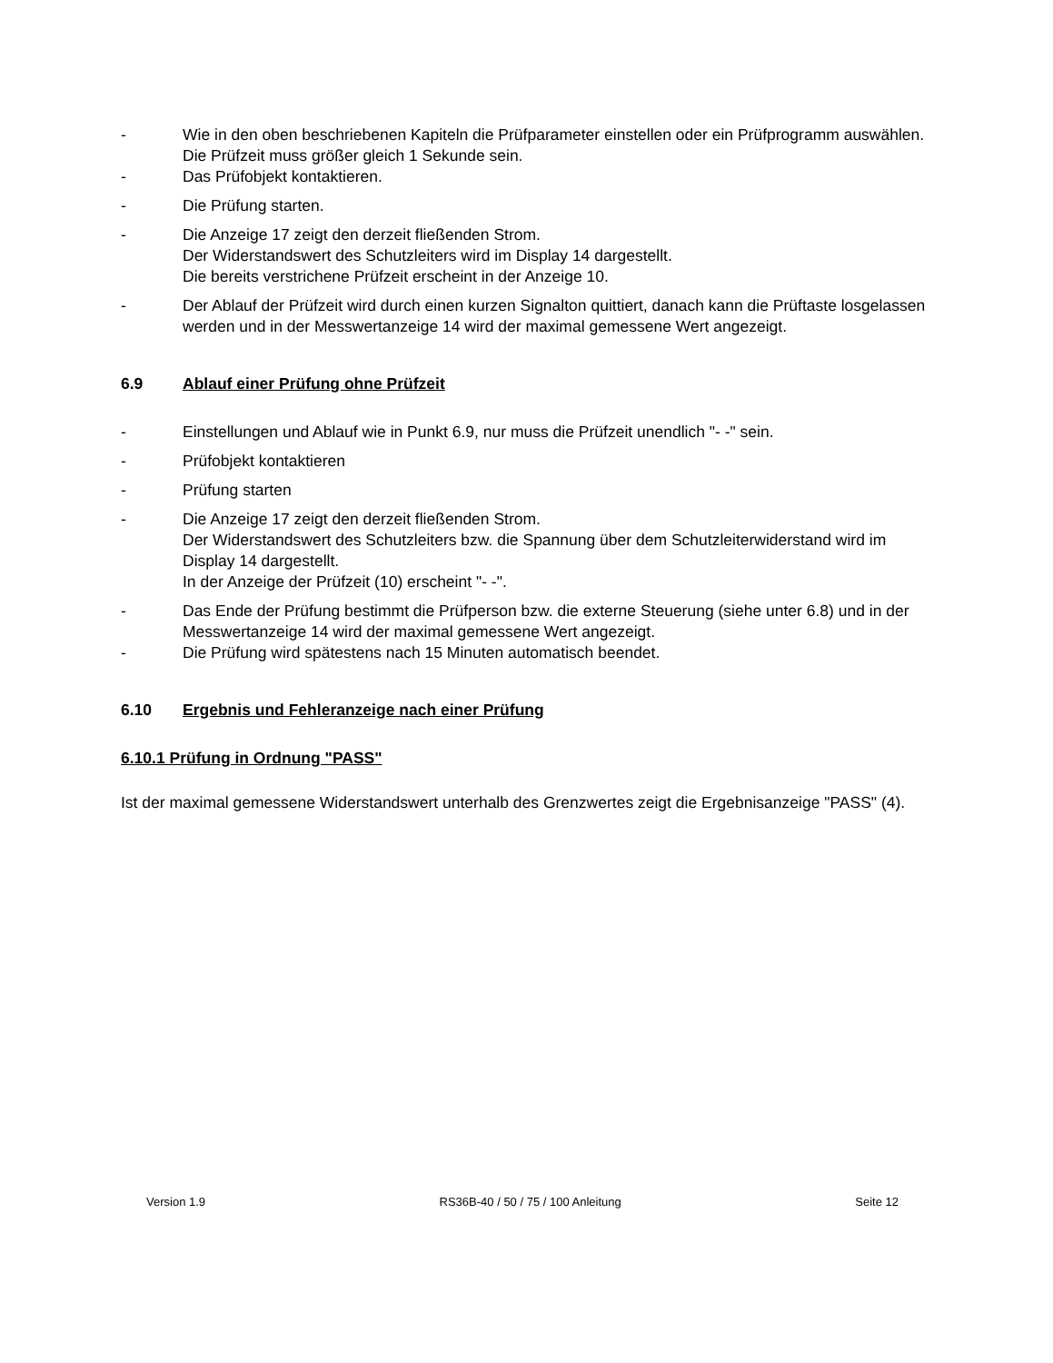- Wie in den oben beschriebenen Kapiteln die Prüfparameter einstellen oder ein Prüfprogramm auswählen. Die Prüfzeit muss größer gleich 1 Sekunde sein.
- Das Prüfobjekt kontaktieren.
- Die Prüfung starten.
- Die Anzeige 17 zeigt den derzeit fließenden Strom.
Der Widerstandswert des Schutzleiters wird im Display 14 dargestellt.
Die bereits verstrichene Prüfzeit erscheint in der Anzeige 10.
- Der Ablauf der Prüfzeit wird durch einen kurzen Signalton quittiert, danach kann die Prüftaste losgelassen werden und in der Messwertanzeige 14 wird der maximal gemessene Wert angezeigt.
6.9 Ablauf einer Prüfung ohne Prüfzeit
- Einstellungen und Ablauf wie in Punkt 6.9, nur muss die Prüfzeit unendlich "- -" sein.
- Prüfobjekt kontaktieren
- Prüfung starten
- Die Anzeige 17 zeigt den derzeit fließenden Strom.
Der Widerstandswert des Schutzleiters bzw. die Spannung über dem Schutzleiterwiderstand wird im Display 14 dargestellt.
In der Anzeige der Prüfzeit (10) erscheint "- -".
- Das Ende der Prüfung bestimmt die Prüfperson bzw. die externe Steuerung (siehe unter 6.8) und in der Messwertanzeige 14 wird der maximal gemessene Wert angezeigt.
- Die Prüfung wird spätestens nach 15 Minuten automatisch beendet.
6.10 Ergebnis und Fehleranzeige nach einer Prüfung
6.10.1 Prüfung in Ordnung "PASS"
Ist der maximal gemessene Widerstandswert unterhalb des Grenzwertes zeigt die Ergebnisanzeige "PASS" (4).
Version 1.9 RS36B-40 / 50 / 75 / 100 Anleitung Seite 12